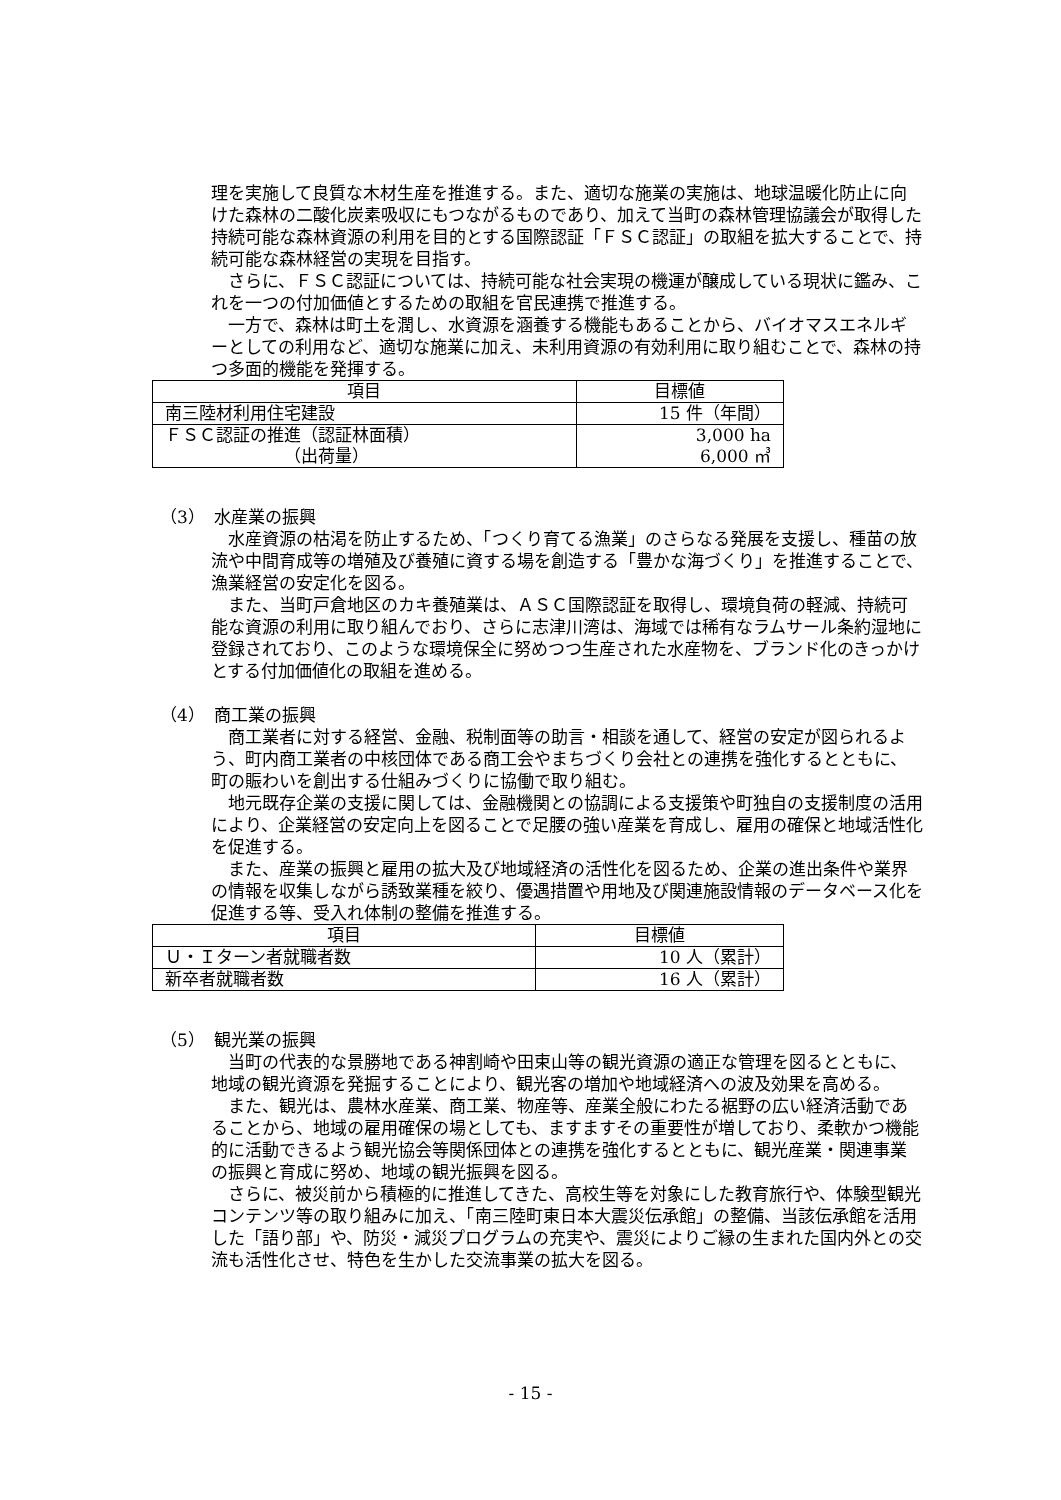理を実施して良質な木材生産を推進する。また、適切な施業の実施は、地球温暖化防止に向けた森林の二酸化炭素吸収にもつながるものであり、加えて当町の森林管理協議会が取得した持続可能な森林資源の利用を目的とする国際認証「ＦＳＣ認証」の取組を拡大することで、持続可能な森林経営の実現を目指す。
さらに、ＦＳＣ認証については、持続可能な社会実現の機運が醸成している現状に鑑み、これを一つの付加価値とするための取組を官民連携で推進する。
一方で、森林は町土を潤し、水資源を涵養する機能もあることから、バイオマスエネルギーとしての利用など、適切な施業に加え、未利用資源の有効利用に取り組むことで、森林の持つ多面的機能を発揮する。
| 項目 | 目標値 |
| --- | --- |
| 南三陸材利用住宅建設 | 15 件（年間） |
| ＦＳＣ認証の推進（認証林面積） （出荷量） | 3,000 ha 6,000 ㎥ |
（3）　水産業の振興
水産資源の枯渇を防止するため、「つくり育てる漁業」のさらなる発展を支援し、種苗の放流や中間育成等の増殖及び養殖に資する場を創造する「豊かな海づくり」を推進することで、漁業経営の安定化を図る。
また、当町戸倉地区のカキ養殖業は、ＡＳＣ国際認証を取得し、環境負荷の軽減、持続可能な資源の利用に取り組んでおり、さらに志津川湾は、海域では稀有なラムサール条約湿地に登録されており、このような環境保全に努めつつ生産された水産物を、ブランド化のきっかけとする付加価値化の取組を進める。
（4）　商工業の振興
商工業者に対する経営、金融、税制面等の助言・相談を通して、経営の安定が図られるよう、町内商工業者の中核団体である商工会やまちづくり会社との連携を強化するとともに、町の賑わいを創出する仕組みづくりに協働で取り組む。
地元既存企業の支援に関しては、金融機関との協調による支援策や町独自の支援制度の活用により、企業経営の安定向上を図ることで足腰の強い産業を育成し、雇用の確保と地域活性化を促進する。
また、産業の振興と雇用の拡大及び地域経済の活性化を図るため、企業の進出条件や業界の情報を収集しながら誘致業種を絞り、優遇措置や用地及び関連施設情報のデータベース化を促進する等、受入れ体制の整備を推進する。
| 項目 | 目標値 |
| --- | --- |
| Ｕ・Ｉターン者就職者数 | 10 人（累計） |
| 新卒者就職者数 | 16 人（累計） |
（5）　観光業の振興
当町の代表的な景勝地である神割崎や田束山等の観光資源の適正な管理を図るとともに、地域の観光資源を発掘することにより、観光客の増加や地域経済への波及効果を高める。
また、観光は、農林水産業、商工業、物産等、産業全般にわたる裾野の広い経済活動であることから、地域の雇用確保の場としても、ますますその重要性が増しており、柔軟かつ機能的に活動できるよう観光協会等関係団体との連携を強化するとともに、観光産業・関連事業の振興と育成に努め、地域の観光振興を図る。
さらに、被災前から積極的に推進してきた、高校生等を対象にした教育旅行や、体験型観光コンテンツ等の取り組みに加え、「南三陸町東日本大震災伝承館」の整備、当該伝承館を活用した「語り部」や、防災・減災プログラムの充実や、震災によりご縁の生まれた国内外との交流も活性化させ、特色を生かした交流事業の拡大を図る。
- 15 -